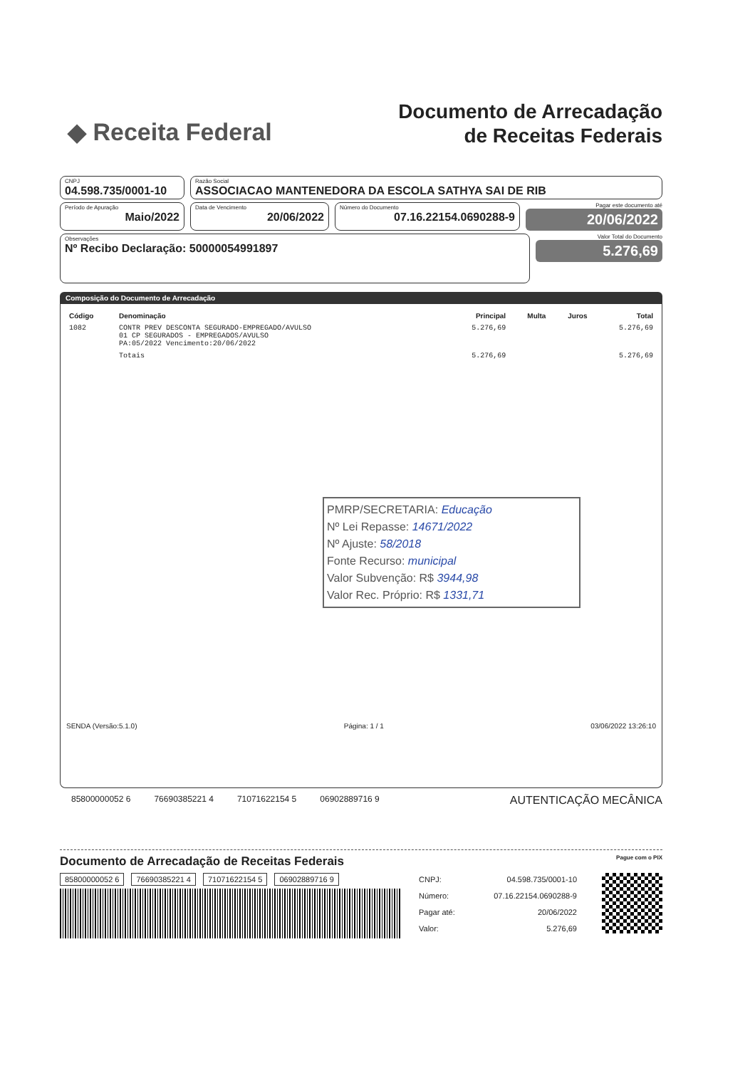◆ Receita Federal
Documento de Arrecadação
de Receitas Federais
CNPJ
04.598.735/0001-10
Razão Social
ASSOCIACAO MANTENEDORA DA ESCOLA SATHYA SAI DE RIB
Período de Apuração
Maio/2022
Data de Vencimento
20/06/2022
Número do Documento
07.16.22154.0690288-9
Pagar este documento até
20/06/2022
Observações
Nº Recibo Declaração: 50000054991897
Valor Total do Documento
5.276,69
Composição do Documento de Arrecadação
| Código | Denominação | Principal | Multa | Juros | Total |
| --- | --- | --- | --- | --- | --- |
| 1082 | CONTR PREV DESCONTA SEGURADO-EMPREGADO/AVULSO 01 CP SEGURADOS - EMPREGADOS/AVULSO PA:05/2022 Vencimento:20/06/2022 | 5.276,69 | | | 5.276,69 |
| | Totais | 5.276,69 | | | 5.276,69 |
PMRP/SECRETARIA: Educação
Nº Lei Repasse: 14671/2022
Nº Ajuste: 58/2018
Fonte Recurso: municipal
Valor Subvenção: R$ 3944,98
Valor Rec. Próprio: R$ 1331,71
SENDA (Versão:5.1.0) Página: 1 / 1 03/06/2022 13:26:10
85800000052 6 76690385221 4 71071622154 5 06902889716 9 AUTENTICAÇÃO MECÂNICA
Documento de Arrecadação de Receitas Federais Pague com o PIX
85800000052 6 76690385221 4 71071622154 5 06902889716 9
| CNPJ: | 04.598.735/0001-10 |
| Número: | 07.16.22154.0690288-9 |
| Pagar até: | 20/06/2022 |
| Valor: | 5.276,69 |